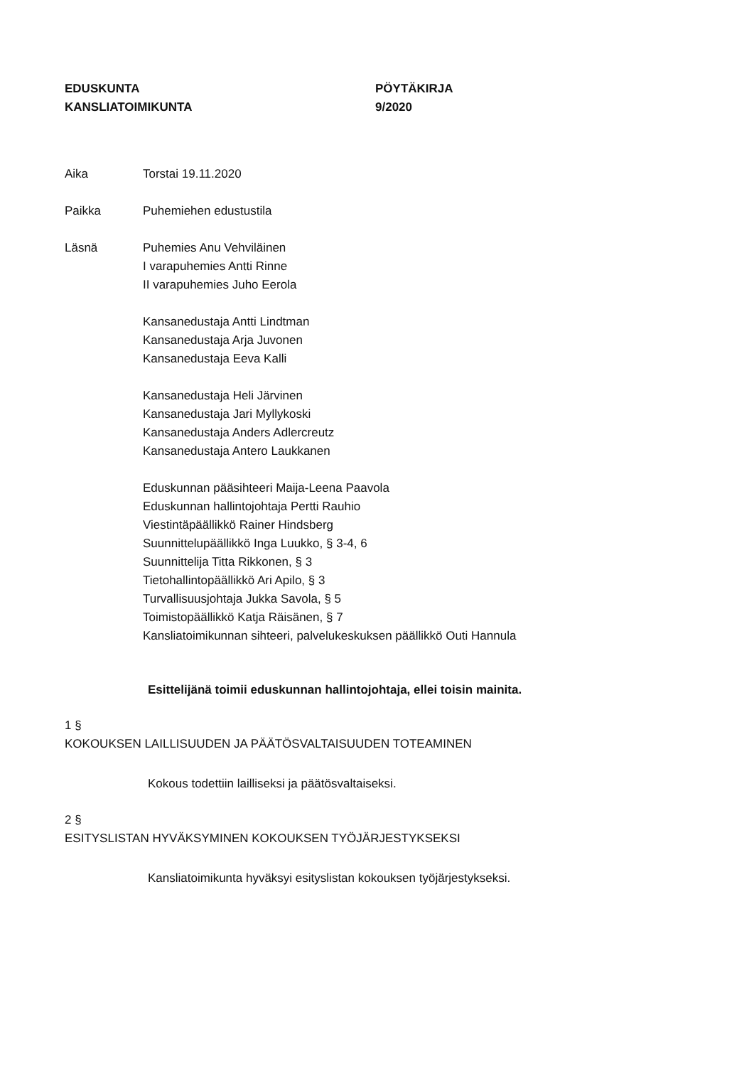EDUSKUNTA
KANSLIATOIMIKUNTA
PÖYTÄKIRJA
9/2020
Aika Torstai 19.11.2020
Paikka Puhemiehen edustustila
Läsnä Puhemies Anu Vehviläinen
I varapuhemies Antti Rinne
II varapuhemies Juho Eerola
Kansanedustaja Antti Lindtman
Kansanedustaja Arja Juvonen
Kansanedustaja Eeva Kalli
Kansanedustaja Heli Järvinen
Kansanedustaja Jari Myllykoski
Kansanedustaja Anders Adlercreutz
Kansanedustaja Antero Laukkanen
Eduskunnan pääsihteeri Maija-Leena Paavola
Eduskunnan hallintojohtaja Pertti Rauhio
Viestintäpäällikkö Rainer Hindsberg
Suunnittelupäällikkö Inga Luukko, § 3-4, 6
Suunnittelija Titta Rikkonen, § 3
Tietohallintopäällikkö Ari Apilo, § 3
Turvallisuusjohtaja Jukka Savola, § 5
Toimistopäällikkö Katja Räisänen, § 7
Kansliatoimikunnan sihteeri, palvelukeskuksen päällikkö Outi Hannula
Esittelijänä toimii eduskunnan hallintojohtaja, ellei toisin mainita.
1 §
KOKOUKSEN LAILLISUUDEN JA PÄÄTÖSVALTAISUUDEN TOTEAMINEN
Kokous todettiin lailliseksi ja päätösvaltaiseksi.
2 §
ESITYSLISTAN HYVÄKSYMINEN KOKOUKSEN TYÖJÄRJESTYKSEKSI
Kansliatoimikunta hyväksyi esityslistan kokouksen työjärjestykseksi.